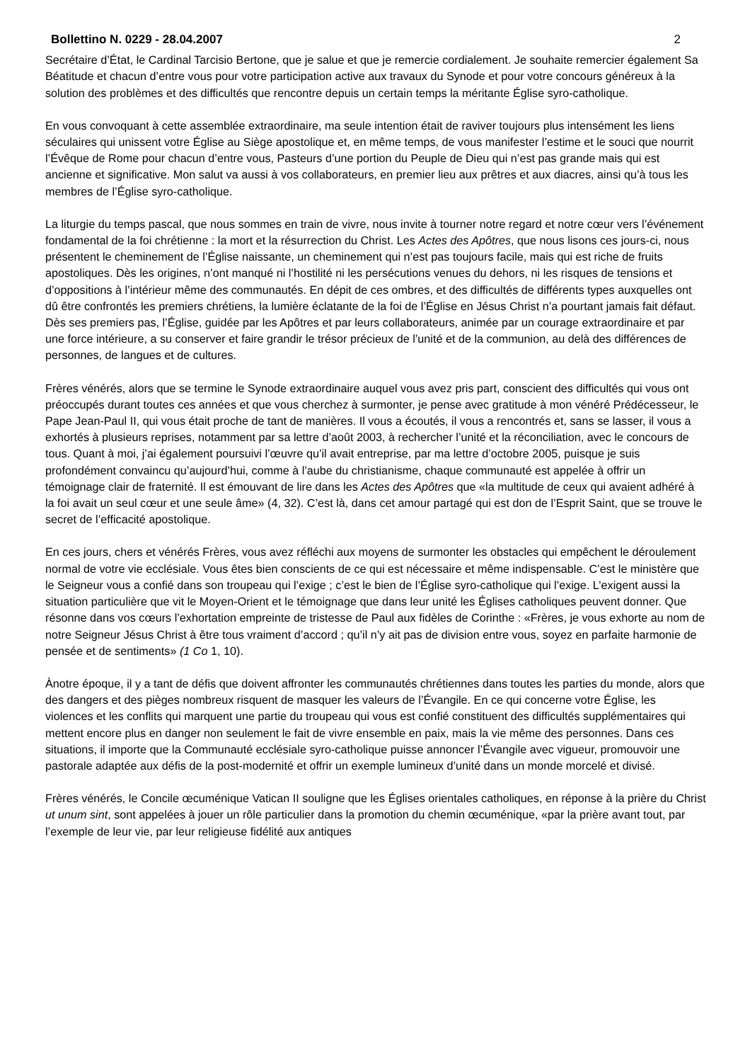Bollettino N. 0229 - 28.04.2007 2
Secrétaire d’État, le Cardinal Tarcisio Bertone, que je salue et que je remercie cordialement. Je souhaite remercier également Sa Béatitude et chacun d’entre vous pour votre participation active aux travaux du Synode et pour votre concours généreux à la solution des problèmes et des difficultés que rencontre depuis un certain temps la méritante Église syro-catholique.
En vous convoquant à cette assemblée extraordinaire, ma seule intention était de raviver toujours plus intensément les liens séculaires qui unissent votre Église au Siège apostolique et, en même temps, de vous manifester l’estime et le souci que nourrit l’Évêque de Rome pour chacun d’entre vous, Pasteurs d’une portion du Peuple de Dieu qui n’est pas grande mais qui est ancienne et significative. Mon salut va aussi à vos collaborateurs, en premier lieu aux prêtres et aux diacres, ainsi qu’à tous les membres de l’Église syro-catholique.
La liturgie du temps pascal, que nous sommes en train de vivre, nous invite à tourner notre regard et notre cœur vers l’événement fondamental de la foi chrétienne : la mort et la résurrection du Christ. Les Actes des Apôtres, que nous lisons ces jours-ci, nous présentent le cheminement de l’Église naissante, un cheminement qui n’est pas toujours facile, mais qui est riche de fruits apostoliques. Dès les origines, n’ont manqué ni l’hostilité ni les persécutions venues du dehors, ni les risques de tensions et d’oppositions à l’intérieur même des communautés. En dépit de ces ombres, et des difficultés de différents types auxquelles ont dû être confrontés les premiers chrétiens, la lumière éclatante de la foi de l’Église en Jésus Christ n’a pourtant jamais fait défaut. Dès ses premiers pas, l’Église, guidée par les Apôtres et par leurs collaborateurs, animée par un courage extraordinaire et par une force intérieure, a su conserver et faire grandir le trésor précieux de l’unité et de la communion, au delà des différences de personnes, de langues et de cultures.
Frères vénérés, alors que se termine le Synode extraordinaire auquel vous avez pris part, conscient des difficultés qui vous ont préoccupés durant toutes ces années et que vous cherchez à surmonter, je pense avec gratitude à mon vénéré Prédécesseur, le Pape Jean-Paul II, qui vous était proche de tant de manières. Il vous a écoutés, il vous a rencontrés et, sans se lasser, il vous a exhortés à plusieurs reprises, notamment par sa lettre d’août 2003, à rechercher l’unité et la réconciliation, avec le concours de tous. Quant à moi, j’ai également poursuivi l’œuvre qu’il avait entreprise, par ma lettre d’octobre 2005, puisque je suis profondément convaincu qu’aujourd’hui, comme à l’aube du christianisme, chaque communauté est appelée à offrir un témoignage clair de fraternité. Il est émouvant de lire dans les Actes des Apôtres que «la multitude de ceux qui avaient adhéré à la foi avait un seul cœur et une seule âme» (4, 32). C’est là, dans cet amour partagé qui est don de l’Esprit Saint, que se trouve le secret de l’efficacité apostolique.
En ces jours, chers et vénérés Frères, vous avez réfléchi aux moyens de surmonter les obstacles qui empêchent le déroulement normal de votre vie ecclésiale. Vous êtes bien conscients de ce qui est nécessaire et même indispensable. C’est le ministère que le Seigneur vous a confié dans son troupeau qui l’exige ; c’est le bien de l’Église syro-catholique qui l’exige. L’exigent aussi la situation particulière que vit le Moyen-Orient et le témoignage que dans leur unité les Églises catholiques peuvent donner. Que résonne dans vos cœurs l’exhortation empreinte de tristesse de Paul aux fidèles de Corinthe : «Frères, je vous exhorte au nom de notre Seigneur Jésus Christ à être tous vraiment d’accord ; qu’il n’y ait pas de division entre vous, soyez en parfaite harmonie de pensée et de sentiments» (1 Co 1, 10).
Ànotre époque, il y a tant de défis que doivent affronter les communautés chrétiennes dans toutes les parties du monde, alors que des dangers et des pièges nombreux risquent de masquer les valeurs de l’Évangile. En ce qui concerne votre Église, les violences et les conflits qui marquent une partie du troupeau qui vous est confié constituent des difficultés supplémentaires qui mettent encore plus en danger non seulement le fait de vivre ensemble en paix, mais la vie même des personnes. Dans ces situations, il importe que la Communauté ecclésiale syro-catholique puisse annoncer l’Évangile avec vigueur, promouvoir une pastorale adaptée aux défis de la post-modernité et offrir un exemple lumineux d’unité dans un monde morcelé et divisé.
Frères vénérés, le Concile œcuménique Vatican II souligne que les Églises orientales catholiques, en réponse à la prière du Christ ut unum sint, sont appelées à jouer un rôle particulier dans la promotion du chemin œcuménique, «par la prière avant tout, par l’exemple de leur vie, par leur religieuse fidélité aux antiques